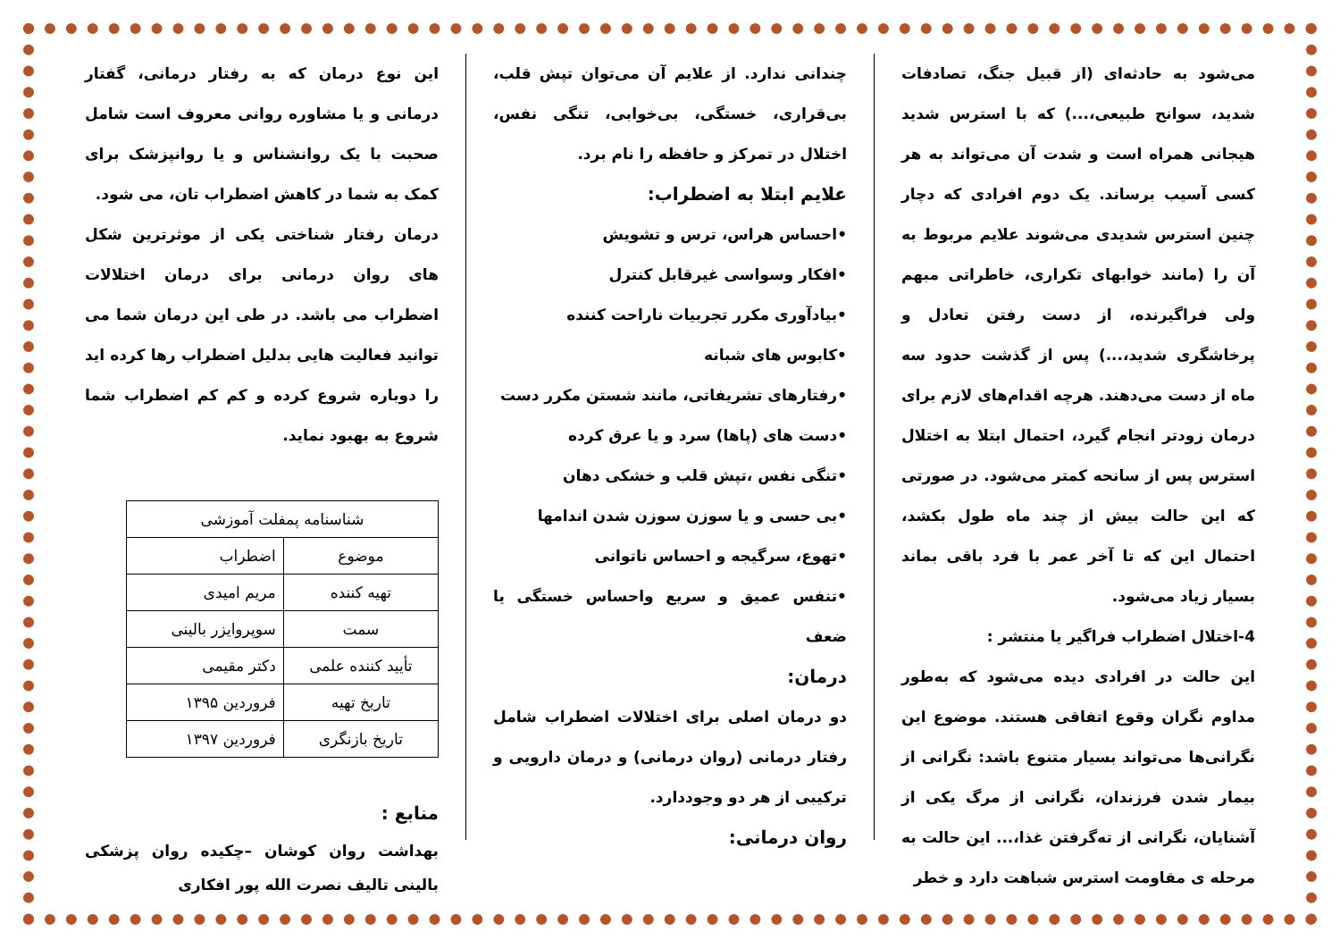می‌شود به حادثه‌ای (از قبیل جنگ، تصادفات شدید، سوانح طبیعی،...) که با استرس شدید هیجانی همراه است و شدت آن می‌تواند به هر کسی آسیب برساند. یک دوم افرادی که دچار چنین استرس شدیدی می‌شوند علایم مربوط به آن را (مانند خوابهای تکراری، خاطراتی مبهم ولی فراگیرنده، از دست رفتن تعادل و پرخاشگری شدید،...) پس از گذشت حدود سه ماه از دست می‌دهند. هرچه اقدام‌های لازم برای درمان زودتر انجام گیرد، احتمال ابتلا به اختلال استرس پس از سانحه کمتر می‌شود. در صورتی که این حالت بیش از چند ماه طول بکشد، احتمال این که تا آخر عمر با فرد باقی بماند بسیار زیاد می‌شود.
4-اختلال اضطراب فراگیر یا منتشر :
این حالت در افرادی دیده می‌شود که به‌طور مداوم نگران وقوع اتفاقی هستند. موضوع این نگرانی‌ها می‌تواند بسیار متنوع باشد: نگرانی از بیمار شدن فرزندان، نگرانی از مرگ یکی از آشنایان، نگرانی از ته‌گرفتن غذا،... این حالت به مرحله ی مقاومت استرس شباهت دارد و خطر
چندانی ندارد. از علایم آن می‌توان تپش قلب، بی‌قراری، خستگی، بی‌خوابی، تنگی نفس، اختلال در تمرکز و حافظه را نام برد.
علایم ابتلا به اضطراب:
•احساس هراس، ترس و تشویش
•افکار وسواسی غیرقابل کنترل
•بیادآوری مکرر تجربیات ناراحت کننده
•کابوس های شبانه
•رفتارهای تشریفاتی، مانند شستن مکرر دست
•دست های (پاها) سرد و یا عرق کرده
•تنگی نفس ،تپش قلب و خشکی دهان
•بی حسی و یا سوزن سوزن شدن اندامها
•تهوع، سرگیجه و احساس ناتوانی
•تنفس عمیق و سریع واحساس خستگی یا ضعف
درمان:
دو درمان اصلی برای اختلالات اضطراب شامل رفتار درمانی (روان درمانی) و درمان دارویی و ترکیبی از هر دو وجوددارد.
روان درمانی:
این نوع درمان که به رفتار درمانی، گفتار درمانی و یا مشاوره روانی معروف است شامل صحبت با یک روانشناس و یا روانپزشک برای کمک به شما در کاهش اضطراب تان، می شود.
درمان رفتار شناختی یکی از موثرترین شکل های روان درمانی برای درمان اختلالات اضطراب می باشد. در طی این درمان شما می توانید فعالیت هایی بدلیل اضطراب رها کرده اید را دوباره شروع کرده و کم کم اضطراب شما شروع به بهبود نماید.
| شناسنامه پمفلت آموزشی | |
| موضوع | اضطراب |
| تهیه کننده | مریم امیدی |
| سمت | سوپروایزر بالینی |
| تأیید کننده علمی | دکتر مقیمی |
| تاریخ تهیه | فروردین ۱۳۹۵ |
| تاریخ بازنگری | فروردین ۱۳۹۷ |
منابع :
بهداشت روان کوشان –چکیده روان پزشکی بالینی تالیف نصرت الله پور افکاری